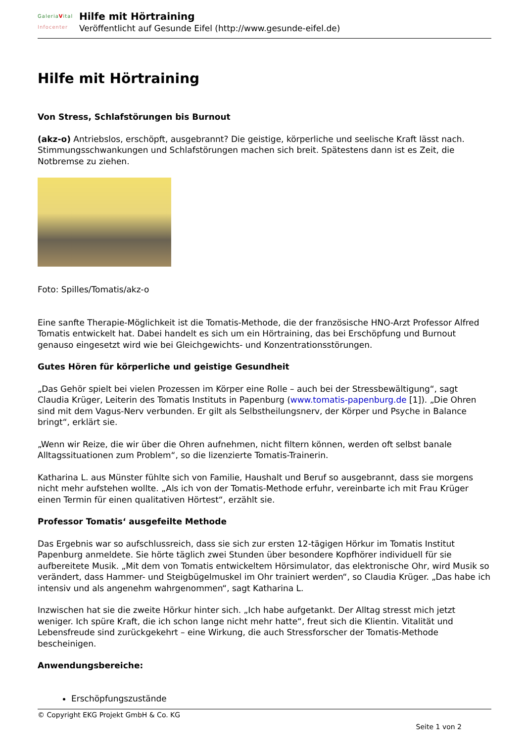GaleriaVital
Infocenter
Hilfe mit Hörtraining
Veröffentlicht auf Gesunde Eifel (http://www.gesunde-eifel.de)
Hilfe mit Hörtraining
Von Stress, Schlafstörungen bis Burnout
(akz-o) Antriebslos, erschöpft, ausgebrannt? Die geistige, körperliche und seelische Kraft lässt nach. Stimmungsschwankungen und Schlafstörungen machen sich breit. Spätestens dann ist es Zeit, die Notbremse zu ziehen.
Foto: Spilles/Tomatis/akz-o
Eine sanfte Therapie-Möglichkeit ist die Tomatis-Methode, die der französische HNO-Arzt Professor Alfred Tomatis entwickelt hat. Dabei handelt es sich um ein Hörtraining, das bei Erschöpfung und Burnout genauso eingesetzt wird wie bei Gleichgewichts- und Konzentrationsstörungen.
Gutes Hören für körperliche und geistige Gesundheit
„Das Gehör spielt bei vielen Prozessen im Körper eine Rolle – auch bei der Stressbewältigung“, sagt Claudia Krüger, Leiterin des Tomatis Instituts in Papenburg (www.tomatis-papenburg.de [1]). „Die Ohren sind mit dem Vagus-Nerv verbunden. Er gilt als Selbstheilungsnerv, der Körper und Psyche in Balance bringt“, erklärt sie.
„Wenn wir Reize, die wir über die Ohren aufnehmen, nicht filtern können, werden oft selbst banale Alltagssituationen zum Problem“, so die lizenzierte Tomatis-Trainerin.
Katharina L. aus Münster fühlte sich von Familie, Haushalt und Beruf so ausgebrannt, dass sie morgens nicht mehr aufstehen wollte. „Als ich von der Tomatis-Methode erfuhr, vereinbarte ich mit Frau Krüger einen Termin für einen qualitativen Hörtest“, erzählt sie.
Professor Tomatis‘ ausgefeilte Methode
Das Ergebnis war so aufschlussreich, dass sie sich zur ersten 12-tägigen Hörkur im Tomatis Institut Papenburg anmeldete. Sie hörte täglich zwei Stunden über besondere Kopfhörer individuell für sie aufbereitete Musik. „Mit dem von Tomatis entwickeltem Hörsimulator, das elektronische Ohr, wird Musik so verändert, dass Hammer- und Steigbügelmuskel im Ohr trainiert werden“, so Claudia Krüger. „Das habe ich intensiv und als angenehm wahrgenommen“, sagt Katharina L.
Inzwischen hat sie die zweite Hörkur hinter sich. „Ich habe aufgetankt. Der Alltag stresst mich jetzt weniger. Ich spüre Kraft, die ich schon lange nicht mehr hatte“, freut sich die Klientin. Vitalität und Lebensfreude sind zurückgekehrt – eine Wirkung, die auch Stressforscher der Tomatis-Methode bescheinigen.
Anwendungsbereiche:
Erschöpfungszustände
© Copyright EKG Projekt GmbH & Co. KG
Seite 1 von 2